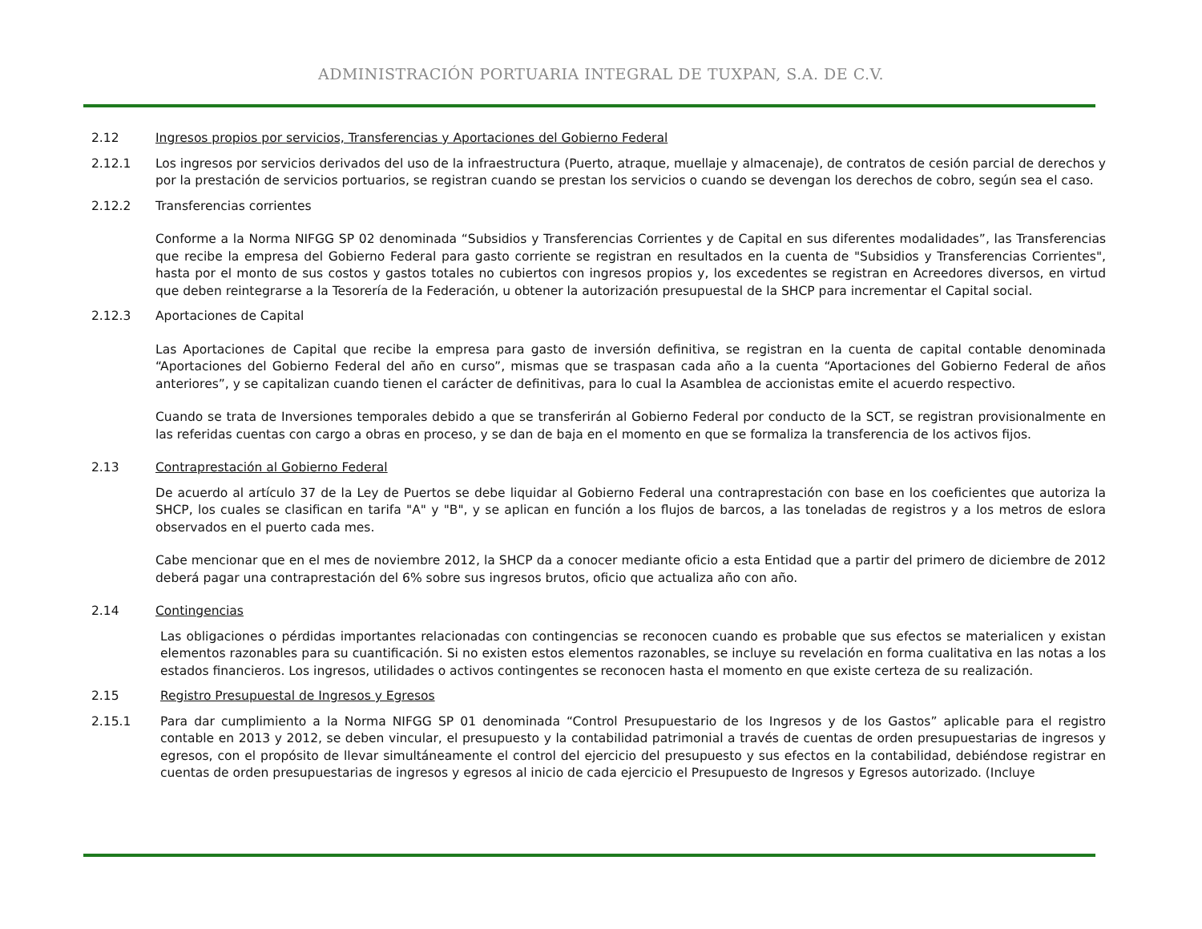ADMINISTRACIÓN PORTUARIA INTEGRAL DE TUXPAN, S.A. DE C.V.
2.12 Ingresos propios por servicios, Transferencias y Aportaciones del Gobierno Federal
2.12.1 Los ingresos por servicios derivados del uso de la infraestructura (Puerto, atraque, muellaje y almacenaje), de contratos de cesión parcial de derechos y por la prestación de servicios portuarios, se registran cuando se prestan los servicios o cuando se devengan los derechos de cobro, según sea el caso.
2.12.2 Transferencias corrientes
Conforme a la Norma NIFGG SP 02 denominada “Subsidios y Transferencias Corrientes y de Capital en sus diferentes modalidades”, las Transferencias que recibe la empresa del Gobierno Federal para gasto corriente se registran en resultados en la cuenta de "Subsidios y Transferencias Corrientes", hasta por el monto de sus costos y gastos totales no cubiertos con ingresos propios y, los excedentes se registran en Acreedores diversos, en virtud que deben reintegrarse a la Tesorería de la Federación, u obtener la autorización presupuestal de la SHCP para incrementar el Capital social.
2.12.3 Aportaciones de Capital
Las Aportaciones de Capital que recibe la empresa para gasto de inversión definitiva, se registran en la cuenta de capital contable denominada “Aportaciones del Gobierno Federal del año en curso”, mismas que se traspasan cada año a la cuenta “Aportaciones del Gobierno Federal de años anteriores”, y se capitalizan cuando tienen el carácter de definitivas, para lo cual la Asamblea de accionistas emite el acuerdo respectivo.
Cuando se trata de Inversiones temporales debido a que se transferirán al Gobierno Federal por conducto de la SCT, se registran provisionalmente en las referidas cuentas con cargo a obras en proceso, y se dan de baja en el momento en que se formaliza la transferencia de los activos fijos.
2.13 Contraprestación al Gobierno Federal
De acuerdo al artículo 37 de la Ley de Puertos se debe liquidar al Gobierno Federal una contraprestación con base en los coeficientes que autoriza la SHCP, los cuales se clasifican en tarifa "A" y "B", y se aplican en función a los flujos de barcos, a las toneladas de registros y a los metros de eslora observados en el puerto cada mes.
Cabe mencionar que en el mes de noviembre 2012, la SHCP da a conocer mediante oficio a esta Entidad que a partir del primero de diciembre de 2012 deberá pagar una contraprestación del 6% sobre sus ingresos brutos, oficio que actualiza año con año.
2.14 Contingencias
Las obligaciones o pérdidas importantes relacionadas con contingencias se reconocen cuando es probable que sus efectos se materialicen y existan elementos razonables para su cuantificación. Si no existen estos elementos razonables, se incluye su revelación en forma cualitativa en las notas a los estados financieros. Los ingresos, utilidades o activos contingentes se reconocen hasta el momento en que existe certeza de su realización.
2.15 Registro Presupuestal de Ingresos y Egresos
2.15.1 Para dar cumplimiento a la Norma NIFGG SP 01 denominada “Control Presupuestario de los Ingresos y de los Gastos” aplicable para el registro contable en 2013 y 2012, se deben vincular, el presupuesto y la contabilidad patrimonial a través de cuentas de orden presupuestarias de ingresos y egresos, con el propósito de llevar simultáneamente el control del ejercicio del presupuesto y sus efectos en la contabilidad, debiéndose registrar en cuentas de orden presupuestarias de ingresos y egresos al inicio de cada ejercicio el Presupuesto de Ingresos y Egresos autorizado. (Incluye